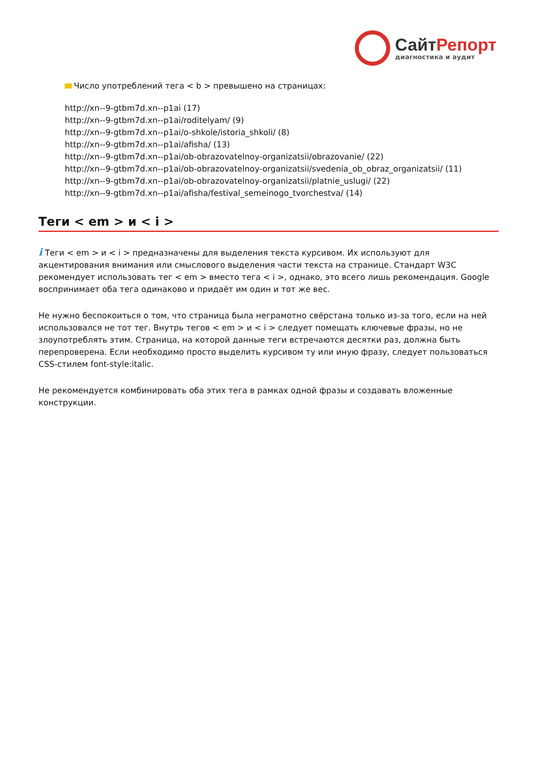СайтРепорт
диагностика и аудит
Число употреблений тега < b > превышено на страницах:
http://xn--9-gtbm7d.xn--p1ai (17)
http://xn--9-gtbm7d.xn--p1ai/roditelyam/ (9)
http://xn--9-gtbm7d.xn--p1ai/o-shkole/istoria_shkoli/ (8)
http://xn--9-gtbm7d.xn--p1ai/afisha/ (13)
http://xn--9-gtbm7d.xn--p1ai/ob-obrazovatelnoy-organizatsii/obrazovanie/ (22)
http://xn--9-gtbm7d.xn--p1ai/ob-obrazovatelnoy-organizatsii/svedenia_ob_obraz_organizatsii/ (11)
http://xn--9-gtbm7d.xn--p1ai/ob-obrazovatelnoy-organizatsii/platnie_uslugi/ (22)
http://xn--9-gtbm7d.xn--p1ai/afisha/festival_semeinogo_tvorchestva/ (14)
Теги < em > и < i >
i Теги < em > и < i > предназначены для выделения текста курсивом. Их используют для акцентирования внимания или смыслового выделения части текста на странице. Стандарт W3C рекомендует использовать тег < em > вместо тега < i >, однако, это всего лишь рекомендация. Google воспринимает оба тега одинаково и придаёт им один и тот же вес.
Не нужно беспокоиться о том, что страница была неграмотно свёрстана только из-за того, если на ней использовался не тот тег. Внутрь тегов < em > и < i > следует помещать ключевые фразы, но не злоупотреблять этим. Страница, на которой данные теги встречаются десятки раз, должна быть перепроверена. Если необходимо просто выделить курсивом ту или иную фразу, следует пользоваться CSS-стилем font-style:italic.
Не рекомендуется комбинировать оба этих тега в рамках одной фразы и создавать вложенные конструкции.